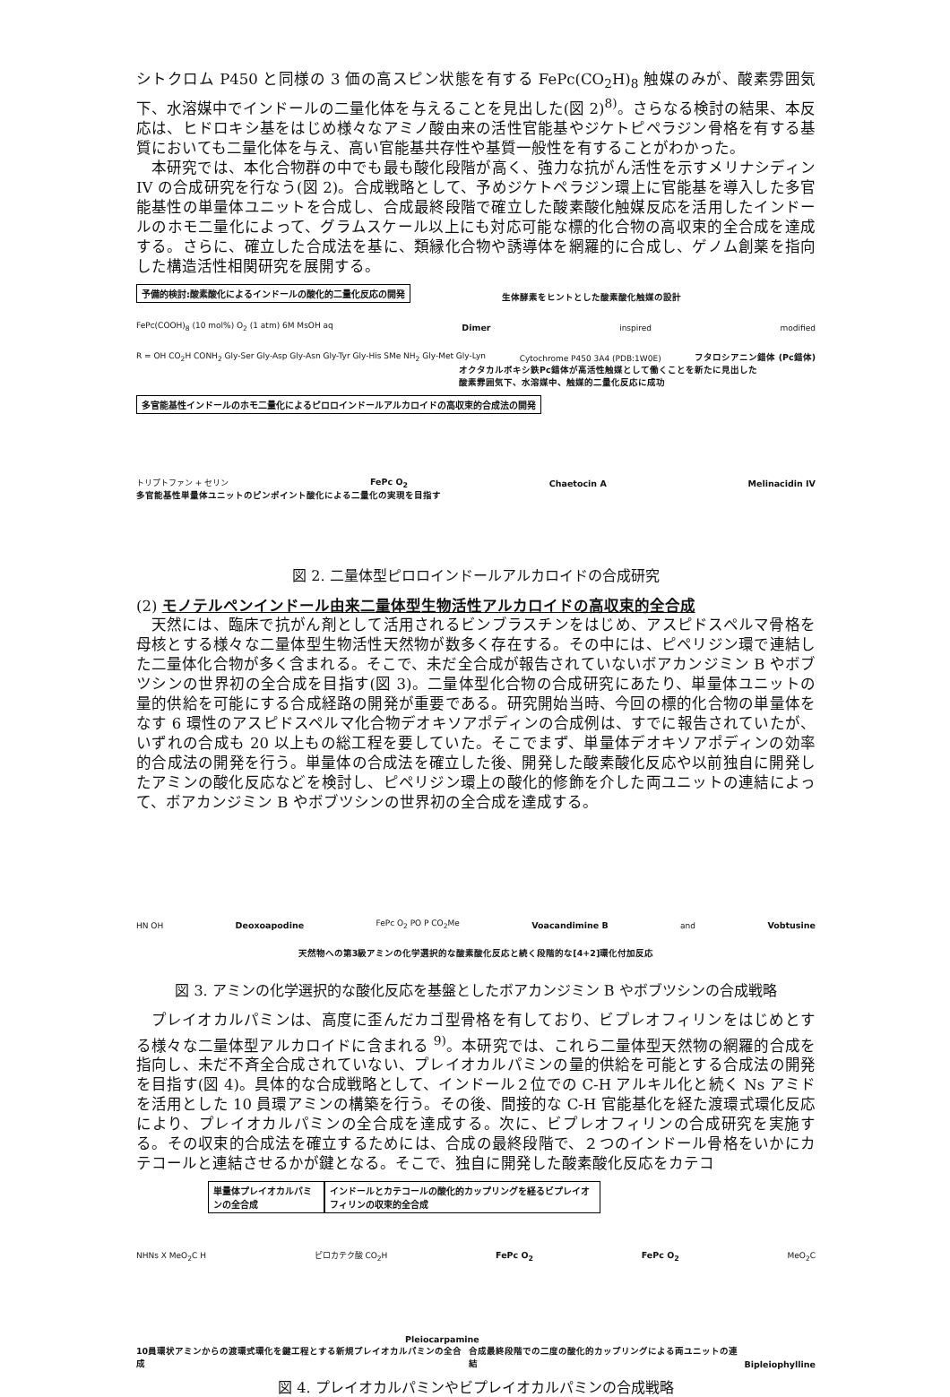シトクロム P450 と同様の 3 価の高スピン状態を有する FePc(CO<sub>2</sub>H)<sub>8</sub> 触媒のみが、酸素雰囲気下、水溶媒中でインドールの二量化体を与えることを見出した(図 2)<sup>8)</sup>。さらなる検討の結果、本反応は、ヒドロキシ基をはじめ様々なアミノ酸由来の活性官能基やジケトピペラジン骨格を有する基質においても二量化体を与え、高い官能基共存性や基質一般性を有することがわかった。
本研究では、本化合物群の中でも最も酸化段階が高く、強力な抗がん活性を示すメリナシディン IV の合成研究を行なう(図 2)。合成戦略として、予めジケトペラジン環上に官能基を導入した多官能基性の単量体ユニットを合成し、合成最終段階で確立した酸素酸化触媒反応を活用したインドールのホモ二量化によって、グラムスケール以上にも対応可能な標的化合物の高収束的全合成を達成する。さらに、確立した合成法を基に、類縁化合物や誘導体を網羅的に合成し、ゲノム創薬を指向した構造活性相関研究を展開する。
予備的検討:酸素酸化によるインドールの酸化的二量化反応の開発 生体酵素をヒントとした酸素酸化触媒の設計
FePc(COOH)<sub>8</sub> (10 mol%) O<sub>2</sub> (1 atm) 6M MsOH aq Dimer inspired modified
R = OH CO<sub>2</sub>H CONH<sub>2</sub> Gly-Ser Gly-Asp Gly-Asn Gly-Tyr Gly-His SMe NH<sub>2</sub> Gly-Met Gly-Lyn Cytochrome P450 3A4 (PDB:1W0E) フタロシアニン錯体 (Pc錯体)
オクタカルボキシ鉄Pc錯体が高活性触媒として働くことを新たに見出した
酸素雰囲気下、水溶媒中、触媒的二量化反応に成功
多官能基性インドールのホモ二量化によるピロロインドールアルカロイドの高収束的合成法の開発
トリプトファン + セリン FePc O<sub>2</sub> Chaetocin A Melinacidin IV
多官能基性単量体ユニットのピンポイント酸化による二量化の実現を目指す
図 2. 二量体型ピロロインドールアルカロイドの合成研究
(2) モノテルペンインドール由来二量体型生物活性アルカロイドの高収束的全合成
天然には、臨床で抗がん剤として活用されるビンブラスチンをはじめ、アスピドスペルマ骨格を母核とする様々な二量体型生物活性天然物が数多く存在する。その中には、ピペリジン環で連結した二量体化合物が多く含まれる。そこで、未だ全合成が報告されていないボアカンジミン B やボブツシンの世界初の全合成を目指す(図 3)。二量体型化合物の合成研究にあたり、単量体ユニットの量的供給を可能にする合成経路の開発が重要である。研究開始当時、今回の標的化合物の単量体をなす 6 環性のアスピドスペルマ化合物デオキソアポディンの合成例は、すでに報告されていたが、いずれの合成も 20 以上もの総工程を要していた。そこでまず、単量体デオキソアポディンの効率的合成法の開発を行う。単量体の合成法を確立した後、開発した酸素酸化反応や以前独自に開発したアミンの酸化反応などを検討し、ピペリジン環上の酸化的修飾を介した両ユニットの連結によって、ボアカンジミン B やボブツシンの世界初の全合成を達成する。
HN OH Deoxoapodine FePc O<sub>2</sub> PO P CO<sub>2</sub>Me Voacandimine B and Vobtusine
天然物への第3級アミンの化学選択的な酸素酸化反応と続く段階的な[4+2]環化付加反応
図 3. アミンの化学選択的な酸化反応を基盤としたボアカンジミン B やボブツシンの合成戦略
プレイオカルパミンは、高度に歪んだカゴ型骨格を有しており、ビプレオフィリンをはじめとする様々な二量体型アルカロイドに含まれる <sup>9)</sup>。本研究では、これら二量体型天然物の網羅的合成を指向し、未だ不斉全合成されていない、プレイオカルパミンの量的供給を可能とする合成法の開発を目指す(図 4)。具体的な合成戦略として、インドール２位での C-H アルキル化と続く Ns アミドを活用とした 10 員環アミンの構築を行う。その後、間接的な C-H 官能基化を経た渡環式環化反応により、プレイオカルパミンの全合成を達成する。次に、ビプレオフィリンの合成研究を実施する。その収束的合成法を確立するためには、合成の最終段階で、２つのインドール骨格をいかにカテコールと連結させるかが鍵となる。そこで、独自に開発した酸素酸化反応をカテコ
単量体プレイオカルパミンの全合成 インドールとカテコールの酸化的カップリングを経るビプレイオフィリンの収束的全合成
NHNs X MeO<sub>2</sub>C H ピロカテク酸 CO<sub>2</sub>H FePc O<sub>2</sub> FePc O<sub>2</sub> MeO<sub>2</sub>C
Pleiocarpamine
10員環状アミンからの渡環式環化を鍵工程とする新規プレイオカルパミンの全合成 合成最終段階での二度の酸化的カップリングによる両ユニットの連結 Bipleiophylline
図 4. プレイオカルパミンやビプレイオカルパミンの合成戦略